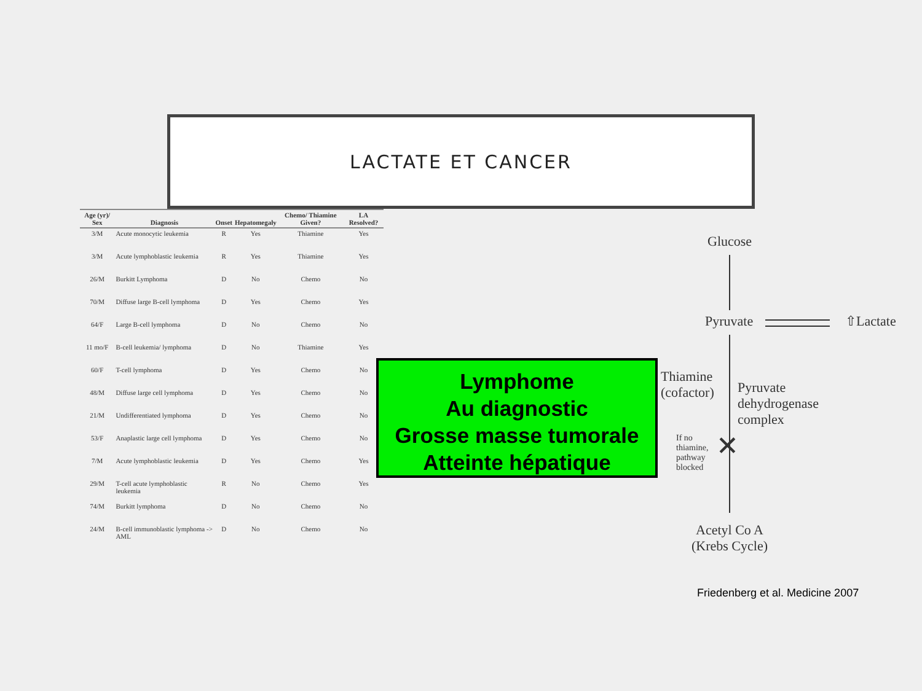LACTATE ET CANCER
| Age (yr)/ Sex | Diagnosis | Onset | Hepatomegaly | Chemo/ Thiamine Given? | LA Resolved? |
| --- | --- | --- | --- | --- | --- |
| 3/M | Acute monocytic leukemia | R | Yes | Thiamine | Yes |
| 3/M | Acute lymphoblastic leukemia | R | Yes | Thiamine | Yes |
| 26/M | Burkitt Lymphoma | D | No | Chemo | No |
| 70/M | Diffuse large B-cell lymphoma | D | Yes | Chemo | Yes |
| 64/F | Large B-cell lymphoma | D | No | Chemo | No |
| 11 mo/F | B-cell leukemia/ lymphoma | D | No | Thiamine | Yes |
| 60/F | T-cell lymphoma | D | Yes | Chemo | No |
| 48/M | Diffuse large cell lymphoma | D | Yes | Chemo | No |
| 21/M | Undifferentiated lymphoma | D | Yes | Chemo | No |
| 53/F | Anaplastic large cell lymphoma | D | Yes | Chemo | No |
| 7/M | Acute lymphoblastic leukemia | D | Yes | Chemo | Yes |
| 29/M | T-cell acute lymphoblastic leukemia | R | No | Chemo | Yes |
| 74/M | Burkitt lymphoma | D | No | Chemo | No |
| 24/M | B-cell immunoblastic lymphoma -> AML | D | No | Chemo | No |
Lymphome
Au diagnostic
Grosse masse tumorale
Atteinte hépatique
Glucose
Pyruvate ⇧Lactate
Thiamine
(cofactor)
Pyruvate
dehydrogenase
complex
If no
thiamine,
pathway
blocked
✕
Acetyl Co A
(Krebs Cycle)
Friedenberg et al. Medicine 2007